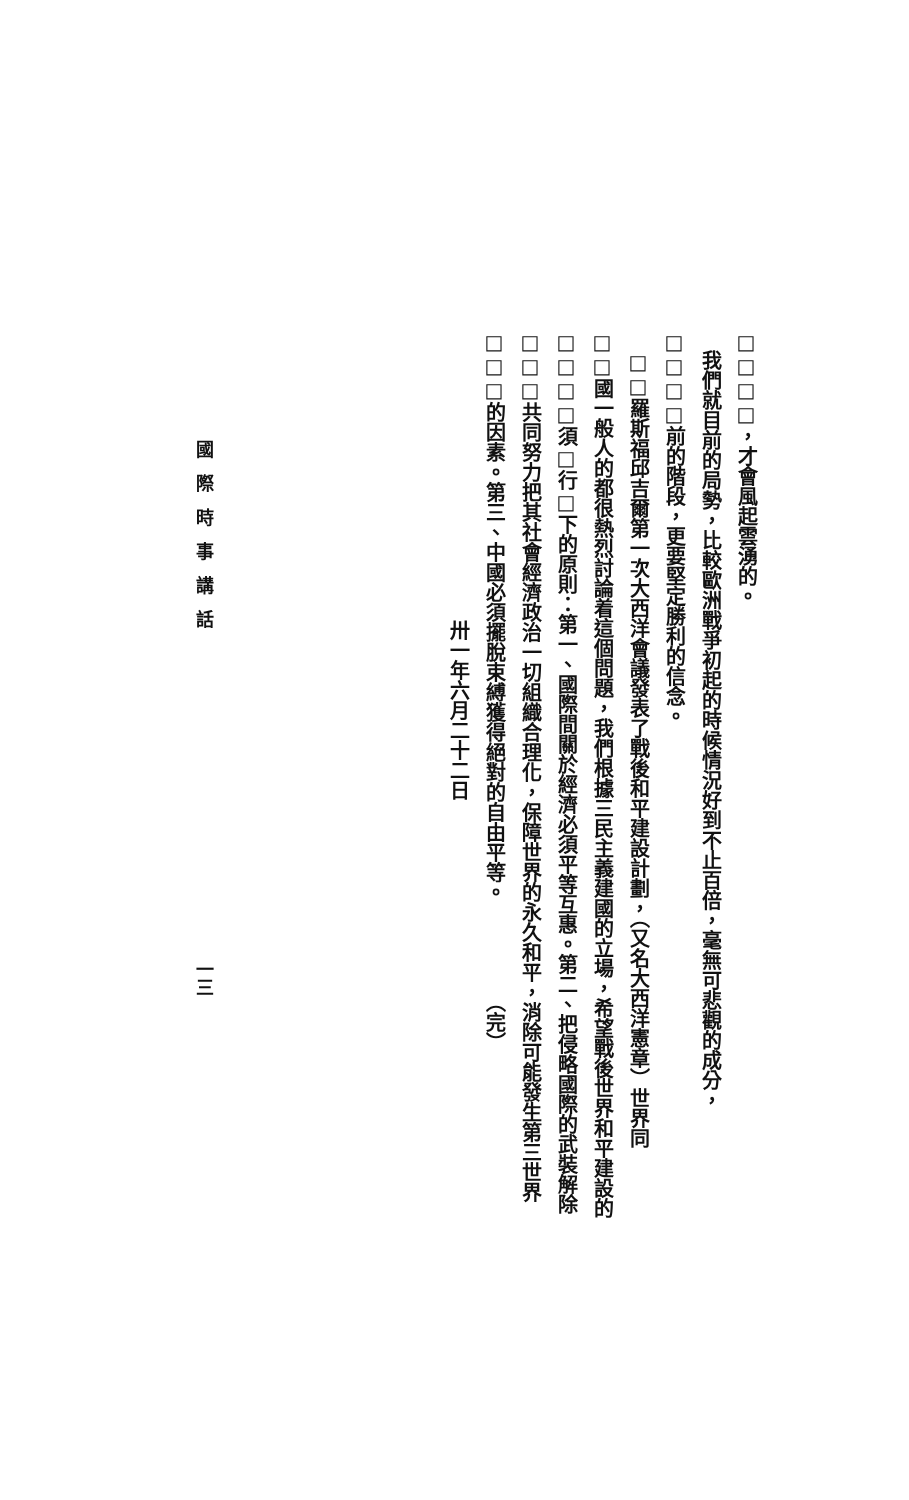□□□□，才會風起雲湧的。
　我們就目前的局勢，比較歐洲戰爭初起的時候情況好到不止百倍，毫無可悲觀的成分，
□□□□前的階段，更要堅定勝利的信念。
　□□羅斯福邱吉爾第一次大西洋會議發表了戰後和平建設計劃，（又名大西洋憲章）世界同
□□國一般人的都很熱烈討論着這個問題，我們根據三民主義建國的立場，希望戰後世界和平建設的
□□□□須□行□下的原則：第一、國際間關於經濟必須平等互惠。第二、把侵略國際的武裝解除
□□□共同努力把其社會經濟政治一切組織合理化，保障世界的永久和平，消除可能發生第三世界
□□□的因素。第三、中國必須擺脫束縛獲得絕對的自由平等。　　　　　（完）
卅一年六月二十二日
國際時事講話
一三